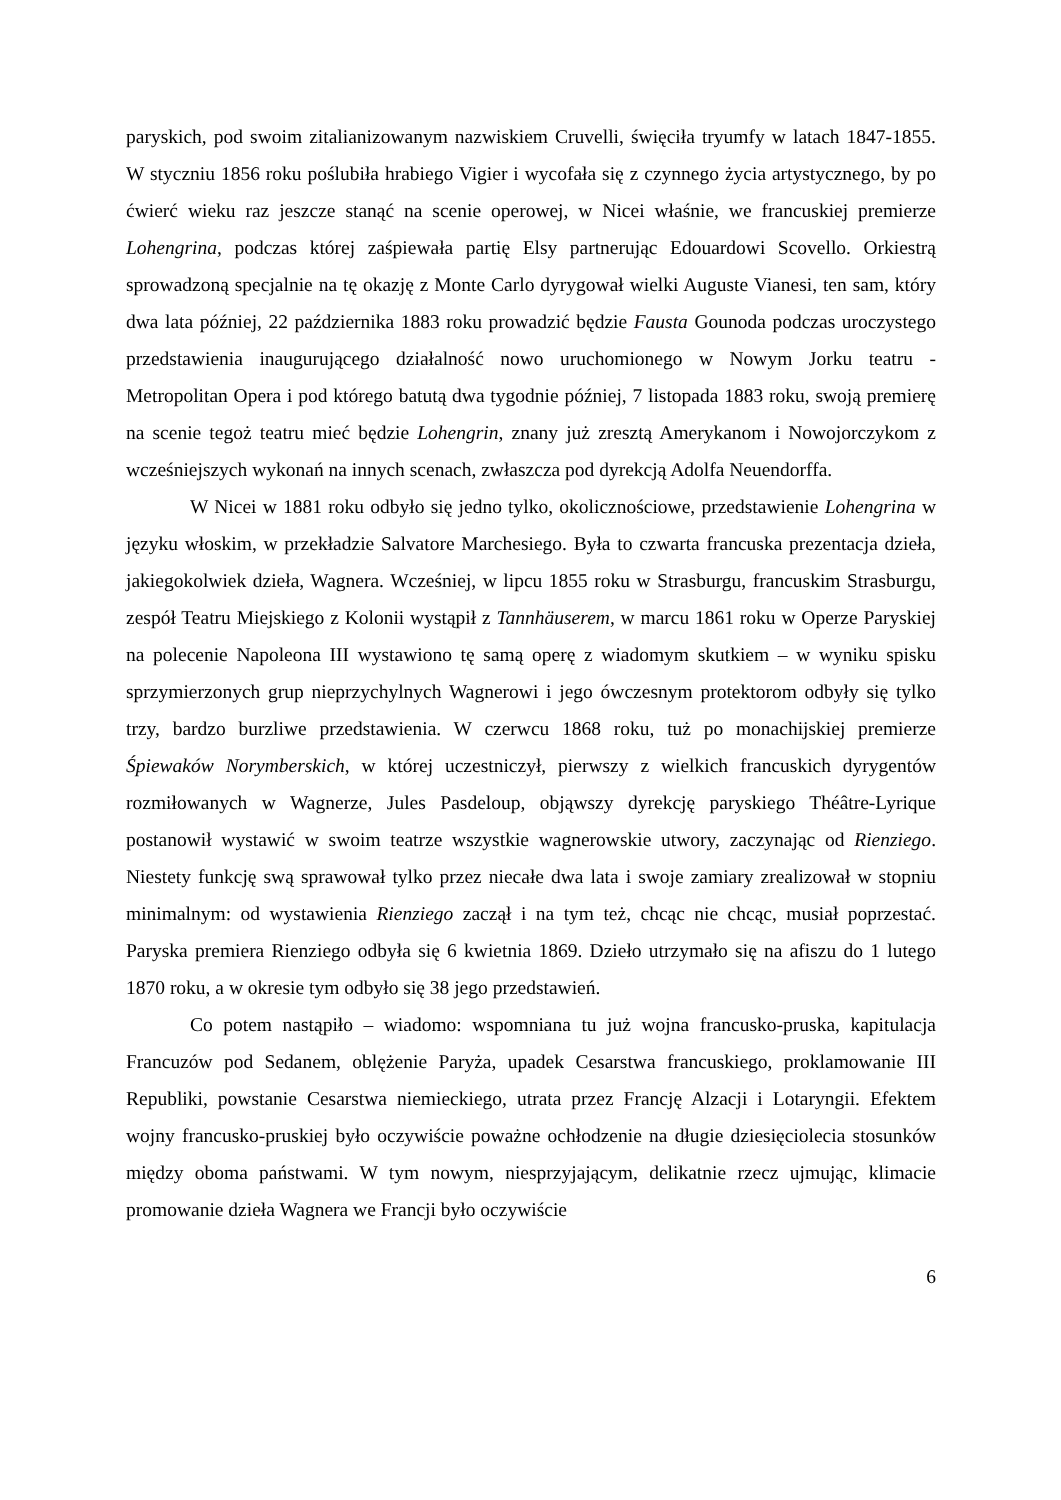paryskich, pod swoim zitalianizowanym nazwiskiem Cruvelli, święciła tryumfy w latach 1847-1855. W styczniu 1856 roku poślubiła hrabiego Vigier i wycofała się z czynnego życia artystycznego, by po ćwierć wieku raz jeszcze stanąć na scenie operowej, w Nicei właśnie, we francuskiej premierze Lohengrina, podczas której zaśpiewała partię Elsy partnerując Edouardowi Scovello. Orkiestrą sprowadzoną specjalnie na tę okazję z Monte Carlo dyrygował wielki Auguste Vianesi, ten sam, który dwa lata później, 22 października 1883 roku prowadzić będzie Fausta Gounoda podczas uroczystego przedstawienia inaugurującego działalność nowo uruchomionego w Nowym Jorku teatru - Metropolitan Opera i pod którego batutą dwa tygodnie później, 7 listopada 1883 roku, swoją premierę na scenie tegoż teatru mieć będzie Lohengrin, znany już zresztą Amerykanom i Nowojorczykom z wcześniejszych wykonań na innych scenach, zwłaszcza pod dyrekcją Adolfa Neuendorffa.
W Nicei w 1881 roku odbyło się jedno tylko, okolicznościowe, przedstawienie Lohengrina w języku włoskim, w przekładzie Salvatore Marchesiego. Była to czwarta francuska prezentacja dzieła, jakiegokolwiek dzieła, Wagnera. Wcześniej, w lipcu 1855 roku w Strasburgu, francuskim Strasburgu, zespół Teatru Miejskiego z Kolonii wystąpił z Tannhäuserem, w marcu 1861 roku w Operze Paryskiej na polecenie Napoleona III wystawiono tę samą operę z wiadomym skutkiem – w wyniku spisku sprzymierzonych grup nieprzychylnych Wagnerowi i jego ówczesnym protektorom odbyły się tylko trzy, bardzo burzliwe przedstawienia. W czerwcu 1868 roku, tuż po monachijskiej premierze Śpiewaków Norymberskich, w której uczestniczył, pierwszy z wielkich francuskich dyrygentów rozmiłowanych w Wagnerze, Jules Pasdeloup, objąwszy dyrekcję paryskiego Théâtre-Lyrique postanowił wystawić w swoim teatrze wszystkie wagnerowskie utwory, zaczynając od Rienziego. Niestety funkcję swą sprawował tylko przez niecałe dwa lata i swoje zamiary zrealizował w stopniu minimalnym: od wystawienia Rienziego zaczął i na tym też, chcąc nie chcąc, musiał poprzestać. Paryska premiera Rienziego odbyła się 6 kwietnia 1869. Dzieło utrzymało się na afiszu do 1 lutego 1870 roku, a w okresie tym odbyło się 38 jego przedstawień.
Co potem nastąpiło – wiadomo: wspomniana tu już wojna francusko-pruska, kapitulacja Francuzów pod Sedanem, oblężenie Paryża, upadek Cesarstwa francuskiego, proklamowanie III Republiki, powstanie Cesarstwa niemieckiego, utrata przez Francję Alzacji i Lotaryngii. Efektem wojny francusko-pruskiej było oczywiście poważne ochłodzenie na długie dziesięciolecia stosunków między oboma państwami. W tym nowym, niesprzyjającym, delikatnie rzecz ujmując, klimacie promowanie dzieła Wagnera we Francji było oczywiście
6